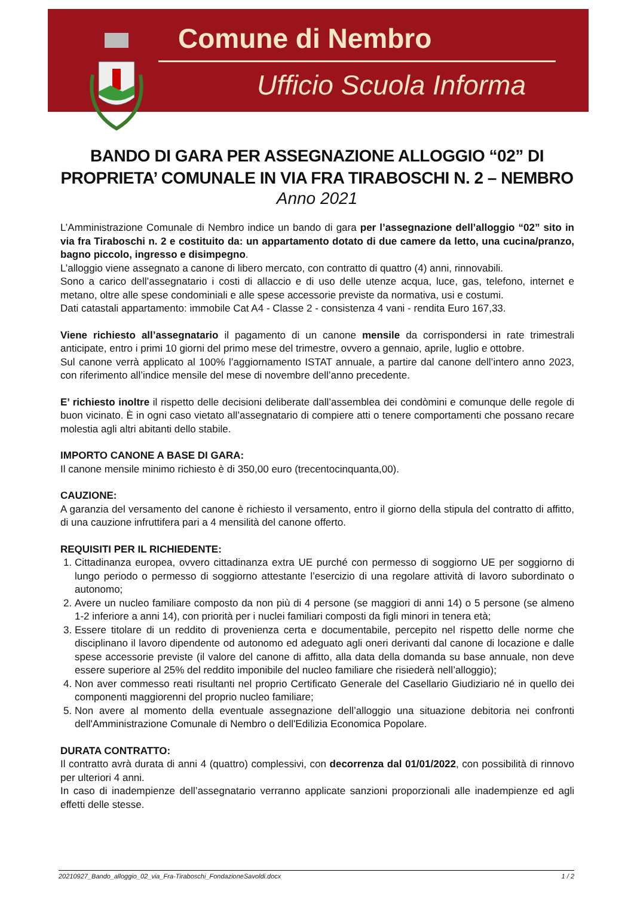Comune di Nembro
Ufficio Scuola Informa
BANDO DI GARA PER ASSEGNAZIONE ALLOGGIO “02” DI
PROPRIETA’ COMUNALE IN VIA FRA TIRABOSCHI N. 2 – NEMBRO
Anno 2021
L’Amministrazione Comunale di Nembro indice un bando di gara per l’assegnazione dell’alloggio “02” sito in via fra Tiraboschi n. 2 e costituito da: un appartamento dotato di due camere da letto, una cucina/pranzo, bagno piccolo, ingresso e disimpegno.
L’alloggio viene assegnato a canone di libero mercato, con contratto di quattro (4) anni, rinnovabili.
Sono a carico dell’assegnatario i costi di allaccio e di uso delle utenze acqua, luce, gas, telefono, internet e metano, oltre alle spese condominiali e alle spese accessorie previste da normativa, usi e costumi.
Dati catastali appartamento: immobile Cat A4 - Classe 2 - consistenza 4 vani - rendita Euro 167,33.
Viene richiesto all’assegnatario il pagamento di un canone mensile da corrispondersi in rate trimestrali anticipate, entro i primi 10 giorni del primo mese del trimestre, ovvero a gennaio, aprile, luglio e ottobre.
Sul canone verrà applicato al 100% l’aggiornamento ISTAT annuale, a partire dal canone dell’intero anno 2023, con riferimento all’indice mensile del mese di novembre dell’anno precedente.
E’ richiesto inoltre il rispetto delle decisioni deliberate dall’assemblea dei condòmini e comunque delle regole di buon vicinato. È in ogni caso vietato all’assegnatario di compiere atti o tenere comportamenti che possano recare molestia agli altri abitanti dello stabile.
IMPORTO CANONE A BASE DI GARA:
Il canone mensile minimo richiesto è di 350,00 euro (trecentocinquanta,00).
CAUZIONE:
A garanzia del versamento del canone è richiesto il versamento, entro il giorno della stipula del contratto di affitto, di una cauzione infruttifera pari a 4 mensilità del canone offerto.
REQUISITI PER IL RICHIEDENTE:
1. Cittadinanza europea, ovvero cittadinanza extra UE purché con permesso di soggiorno UE per soggiorno di lungo periodo o permesso di soggiorno attestante l’esercizio di una regolare attività di lavoro subordinato o autonomo;
2. Avere un nucleo familiare composto da non più di 4 persone (se maggiori di anni 14) o 5 persone (se almeno 1-2 inferiore a anni 14), con priorità per i nuclei familiari composti da figli minori in tenera età;
3. Essere titolare di un reddito di provenienza certa e documentabile, percepito nel rispetto delle norme che disciplinano il lavoro dipendente od autonomo ed adeguato agli oneri derivanti dal canone di locazione e dalle spese accessorie previste (il valore del canone di affitto, alla data della domanda su base annuale, non deve essere superiore al 25% del reddito imponibile del nucleo familiare che risiederà nell’alloggio);
4. Non aver commesso reati risultanti nel proprio Certificato Generale del Casellario Giudiziario né in quello dei componenti maggiorenni del proprio nucleo familiare;
5. Non avere al momento della eventuale assegnazione dell’alloggio una situazione debitoria nei confronti dell'Amministrazione Comunale di Nembro o dell'Edilizia Economica Popolare.
DURATA CONTRATTO:
Il contratto avrà durata di anni 4 (quattro) complessivi, con decorrenza dal 01/01/2022, con possibilità di rinnovo per ulteriori 4 anni.
In caso di inadempienze dell’assegnatario verranno applicate sanzioni proporzionali alle inadempienze ed agli effetti delle stesse.
20210927_Bando_alloggio_02_via_Fra-Tiraboschi_FondazioneSavoldi.docx 1 / 2